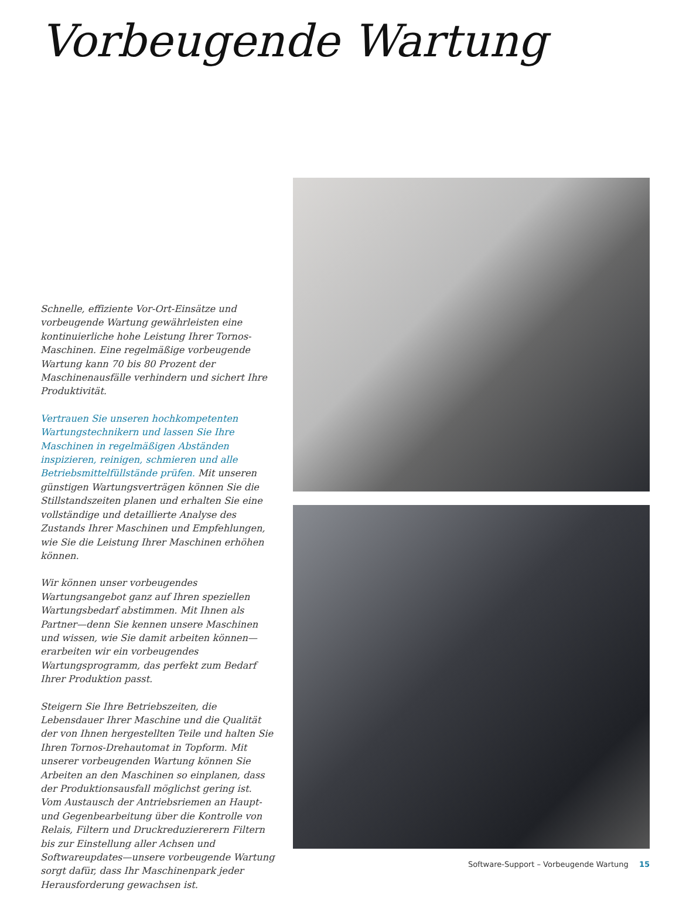Vorbeugende Wartung
Schnelle, effiziente Vor-Ort-Einsätze und vorbeugende Wartung gewährleisten eine kontinuierliche hohe Leistung Ihrer Tornos-Maschinen. Eine regelmäßige vorbeugende Wartung kann 70 bis 80 Prozent der Maschinenausfälle verhindern und sichert Ihre Produktivität.
Vertrauen Sie unseren hochkompetenten Wartungstechnikern und lassen Sie Ihre Maschinen in regelmäßigen Abständen inspizieren, reinigen, schmieren und alle Betriebsmittelfüllstände prüfen. Mit unseren günstigen Wartungsverträgen können Sie die Stillstandszeiten planen und erhalten Sie eine vollständige und detaillierte Analyse des Zustands Ihrer Maschinen und Empfehlungen, wie Sie die Leistung Ihrer Maschinen erhöhen können.
Wir können unser vorbeugendes Wartungsangebot ganz auf Ihren speziellen Wartungsbedarf abstimmen. Mit Ihnen als Partner—denn Sie kennen unsere Maschinen und wissen, wie Sie damit arbeiten können—erarbeiten wir ein vorbeugendes Wartungsprogramm, das perfekt zum Bedarf Ihrer Produktion passt.
Steigern Sie Ihre Betriebszeiten, die Lebensdauer Ihrer Maschine und die Qualität der von Ihnen hergestellten Teile und halten Sie Ihren Tornos-Drehautomat in Topform. Mit unserer vorbeugenden Wartung können Sie Arbeiten an den Maschinen so einplanen, dass der Produktionsausfall möglichst gering ist. Vom Austausch der Antriebsriemen an Haupt- und Gegenbearbeitung über die Kontrolle von Relais, Filtern und Druckreduziererern Filtern bis zur Einstellung aller Achsen und Softwareupdates—unsere vorbeugende Wartung sorgt dafür, dass Ihr Maschinenpark jeder Herausforderung gewachsen ist.
Software-Support – Vorbeugende Wartung 15